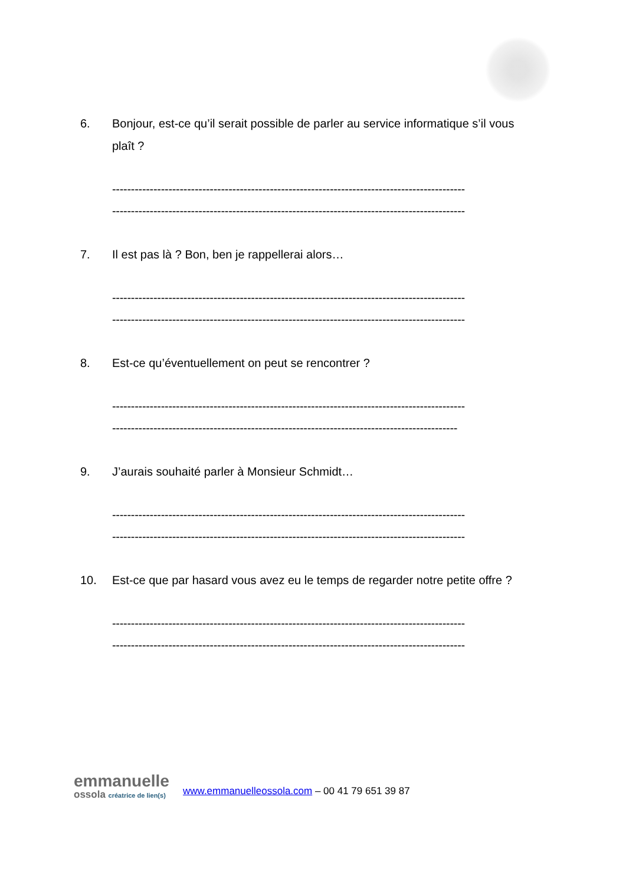6. Bonjour, est-ce qu’il serait possible de parler au service informatique s’il vous plaît ?
----------------------------------------------------------------------------------------------
----------------------------------------------------------------------------------------------
7. Il est pas là ? Bon, ben je rappellerai alors…
----------------------------------------------------------------------------------------------
----------------------------------------------------------------------------------------------
8. Est-ce qu’éventuellement on peut se rencontrer ?
----------------------------------------------------------------------------------------------
--------------------------------------------------------------------------------------------
9. J’aurais souhaité parler à Monsieur Schmidt…
----------------------------------------------------------------------------------------------
----------------------------------------------------------------------------------------------
10. Est-ce que par hasard vous avez eu le temps de regarder notre petite offre ?
----------------------------------------------------------------------------------------------
----------------------------------------------------------------------------------------------
emmanuelle
ossola créatrice de lien(s)
www.emmanuelleossola.com – 00 41 79 651 39 87